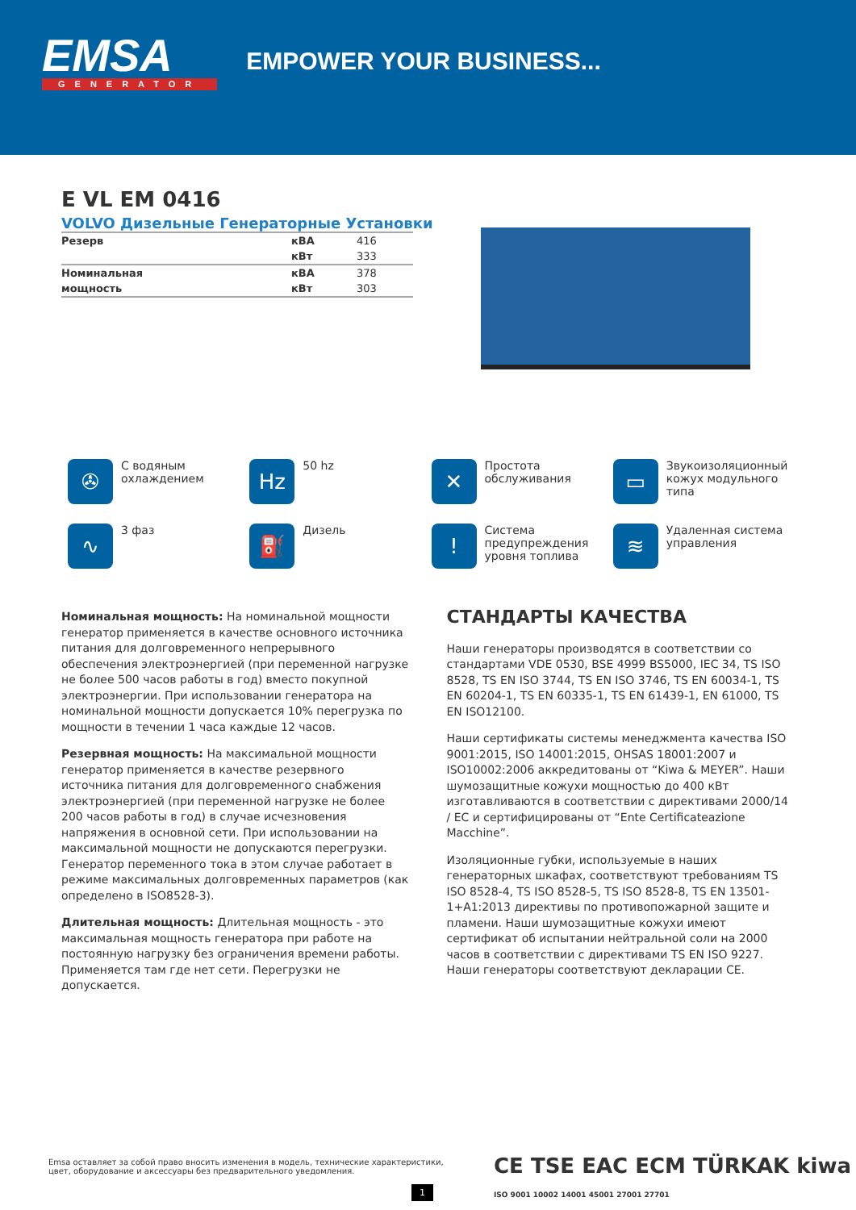EMSA
GENERATOR
EMPOWER YOUR BUSINESS...
E VL EM 0416
VOLVO Дизельные Генераторные Установки
| Резерв | кВА | 416 |
| | кВт | 333 |
| Номинальная | кВА | 378 |
| мощность | кВт | 303 |
✇
С водяным
охлаждением
Hz
50 hz
✕
Простота
обслуживания
▭
Звукоизоляционный
кожух модульного
типа
∿
3 фаз
⛽
Дизель
!
Система
предупреждения
уровня топлива
≋
Удаленная система
управления
Номинальная мощность: На номинальной мощности генератор применяется в качестве основного источника питания для долговременного непрерывного обеспечения электроэнергией (при переменной нагрузке не более 500 часов работы в год) вместо покупной электроэнергии. При использовании генератора на номинальной мощности допускается 10% перегрузка по мощности в течении 1 часа каждые 12 часов.
Резервная мощность: На максимальной мощности генератор применяется в качестве резервного источника питания для долговременного снабжения электроэнергией (при переменной нагрузке не более 200 часов работы в год) в случае исчезновения напряжения в основной сети. При использовании на максимальной мощности не допускаются перегрузки. Генератор переменного тока в этом случае работает в режиме максимальных долговременных параметров (как определено в ISO8528-3).
Длительная мощность: Длительная мощность - это максимальная мощность генератора при работе на постоянную нагрузку без ограничения времени работы. Применяется там где нет сети. Перегрузки не допускается.
СТАНДАРТЫ КАЧЕСТВА
Наши генераторы производятся в соответствии со стандартами VDE 0530, BSE 4999 BS5000, IEC 34, TS ISO 8528, TS EN ISO 3744, TS EN ISO 3746, TS EN 60034-1, TS EN 60204-1, TS EN 60335-1, TS EN 61439-1, EN 61000, TS EN ISO12100.
Наши сертификаты системы менеджмента качества ISO 9001:2015, ISO 14001:2015, OHSAS 18001:2007 и ISO10002:2006 аккредитованы от “Kiwa & MEYER”. Наши шумозащитные кожухи мощностью до 400 кВт изготавливаются в соответствии с директивами 2000/14 / EC и сертифицированы от “Ente Certificateazione Macchine”.
Изоляционные губки, используемые в наших генераторных шкафах, соответствуют требованиям TS ISO 8528-4, TS ISO 8528-5, TS ISO 8528-8, TS EN 13501-1+A1:2013 директивы по противопожарной защите и пламени. Наши шумозащитные кожухи имеют сертификат об испытании нейтральной соли на 2000 часов в соответствии с директивами TS EN ISO 9227. Наши генераторы соответствуют декларации CE.
Emsa оставляет за собой право вносить изменения в модель, технические характеристики,
цвет, оборудование и аксессуары без предварительного уведомления.
CE TSE EAC ECM TÜRKAK kiwa ISO 9001 10002 14001 45001 27001 27701
1